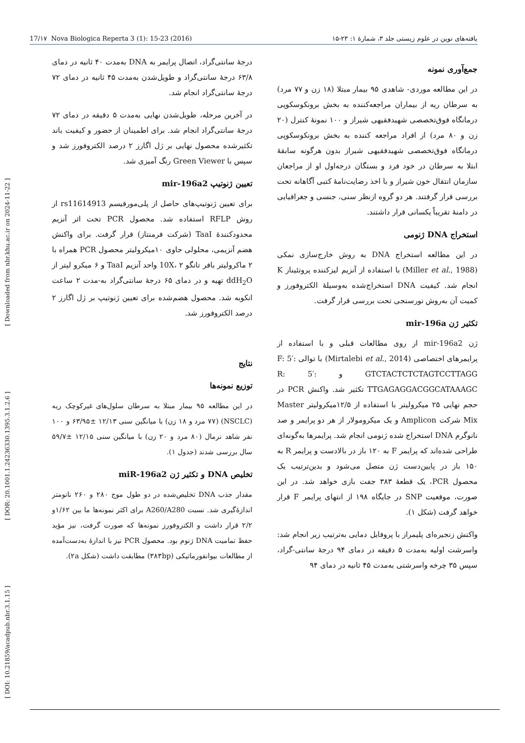17/۱۷ Nova Biologica Reperta 3 (1): 15-23 (2016) یافته‌های نوین در علوم زیستی جلد ۳، شمارهٔ ۱: ۲۳-۱۵
[ DOI: 10.21859/acadpub.nbr.3.1.15 ] [ DOR: 20.1001.1.24236330.1395.3.1.2.6 ] [ Downloaded from nbr.khu.ac.ir on 2024-11-22 ]
جمع‌آوری نمونه
در این مطالعه موردی- شاهدی ۹۵ بیمار مبتلا (۱۸ زن و ۷۷ مرد) به سرطان ریه از بیماران مراجعه‌کننده به بخش برونکوسکوپی درمانگاه فوق‌تخصصی شهیدفقیهی شیراز و ۱۰۰ نمونهٔ کنترل (۲۰ زن و ۸۰ مرد) از افراد مراجعه کننده به بخش برونکوسکوپی درمانگاه فوق‌تخصصی شهیدفقیهی شیراز بدون هرگونه سابقهٔ ابتلا به سرطان در خود فرد و بستگان درجه‌اول او از مراجعان سازمان انتقال خون شیراز و با اخذ رضایت‌نامهٔ کتبی آگاهانه تحت بررسی قرار گرفتند. هر دو گروه ازنظر سنی، جنسی و جغرافیایی در دامنهٔ تقریباً یکسانی قرار داشتند.
استخراج DNA ژنومی
در این مطالعه استخراج DNA به روش خارج‌سازی نمکی (Miller et al., 1988) با استفاده از آنزیم لیزکننده پروتئیناز K انجام شد. کیفیت DNA استخراج‌شده به‌وسیلهٔ الکتروفورز و کمیت آن به‌روش نورسنجی تحت بررسی قرار گرفت.
تکثیر ژن mir-196a
ژن mir-196a2 از روی مطالعات قبلی و با استفاده از پرایمرهای اختصاصی (Mirtalebi et al., 2014) با توالی F: 5′: GTCTACTCTCTAGTCCTTAGG و R: 5′: TTGAGAGGACGGCATAAAGC تکثیر شد. واکنش PCR در حجم نهایی ۲۵ میکرولیتر با استفاده از ۱۲/۵میکرولیتر Master Mix شرکت Amplicon و یک میکرومولار از هر دو پرایمر و صد نانوگرم DNA استخراج شده ژنومی انجام شد. پرایمرها به‌گونه‌ای طراحی شده‌اند که پرایمر F به ۱۲۰ باز در بالادست و پرایمر R به ۱۵۰ باز در پایین‌دست ژن متصل می‌شود و بدین‌ترتیب یک محصول PCR، یک قطعهٔ ۳۸۳ جفت بازی خواهد شد. در این صورت، موقعیت SNP در جایگاه ۱۹۸ از انتهای پرایمر F قرار خواهد گرفت (شکل ۱).
واکنش زنجیره‌ای پلیمراز با پروفایل دمایی به‌ترتیب زیر انجام شد: واسرشت اولیه به‌مدت ۵ دقیقه در دمای ۹۴ درجهٔ سانتی-گراد، سپس ۳۵ چرخه واسرشتی به‌مدت ۴۵ ثانیه در دمای ۹۴
درجهٔ سانتی‌گراد، اتصال پرایمر به DNA به‌مدت ۴۰ ثانیه در دمای ۶۳/۸ درجهٔ سانتی‌گراد و طویل‌شدن به‌مدت ۴۵ ثانیه در دمای ۷۲ درجهٔ سانتی‌گراد انجام شد.
در آخرین مرحله، طویل‌شدن نهایی به‌مدت ۵ دقیقه در دمای ۷۲ درجهٔ سانتی‌گراد انجام شد. برای اطمینان از حضور و کیفیت باند تکثیرشده محصول نهایی بر ژل اگارز ۲ درصد الکتروفورز شد و سپس با Green Viewer رنگ آمیزی شد.
تعیین ژنوتیپ mir-196a2
برای تعیین ژنوتیپ‌های حاصل از پلی‌مورفیسم rs11614913 از روش RFLP استفاده شد. محصول PCR تحت اثر آنزیم محدودکنندهٔ TaaI (شرکت فرمنتاز) قرار گرفت. برای واکنش هضم آنزیمی، محلولی حاوی ۱۰میکرولیتر محصول PCR همراه با ۲ ماکرولیتر بافر تانگو 10X، ۲ واحد آنزیم TaaI و ۶ میکرو لیتر از ddH<sub>2</sub>O تهیه و در دمای ۶۵ درجهٔ سانتی‌گراد به-مدت ۲ ساعت انکوبه شد. محصول هضم‌شده برای تعیین ژنوتیپ بر ژل اگارز ۲ درصد الکتروفورز شد.
نتایج
توزیع نمونه‌ها
در این مطالعه ۹۵ بیمار مبتلا به سرطان سلول‌های غیرکوچک ریه (NSCLC) (۷۷ مرد و ۱۸ زن) با میانگین سنی ۱۲/۱۳ ±۶۳/۹۵ و ۱۰۰ نفر شاهد نرمال (۸۰ مرد و ۲۰ زن) با میانگین سنی ۱۲/۱۵ ±۵۹/۷ سال بررسی شدند (جدول ۱).
تخلیص DNA و تکثیر ژن miR-196a2
مقدار جذب DNA تخلیص‌شده در دو طول موج ۲۸۰ و ۲۶۰ نانومتر اندازهٔ‌گیری شد. نسبت A260/A280 برای اکثر نمونه‌ها ما بین ۱/۶۲و ۲/۲ قرار داشت و الکتروفورز نمونه‌ها که صورت گرفت، نیز مؤید حفظ تمامیت DNA ژنوم بود. محصول PCR نیز با اندازهٔ به‌دست‌آمده از مطالعات بیوانفورماتیکی (۳۸۳bp) مطابقت داشت (شکل ۲a).